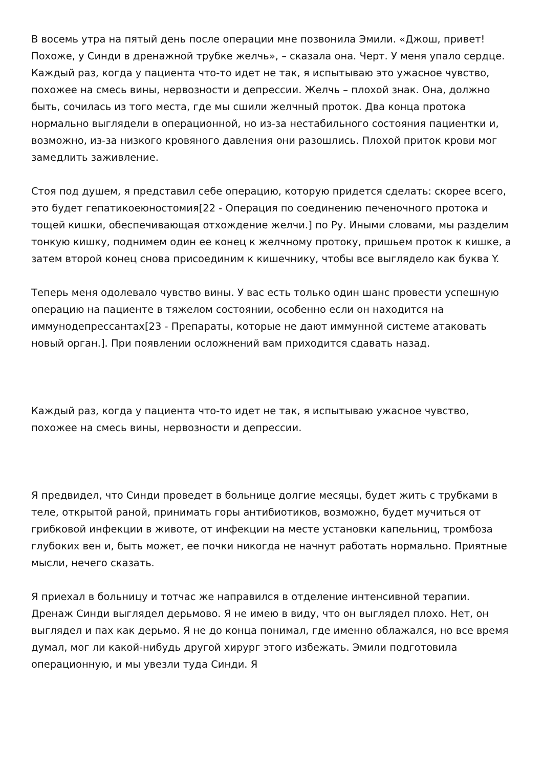В восемь утра на пятый день после операции мне позвонила Эмили. «Джош, привет! Похоже, у Синди в дренажной трубке желчь», – сказала она. Черт. У меня упало сердце. Каждый раз, когда у пациента что-то идет не так, я испытываю это ужасное чувство, похожее на смесь вины, нервозности и депрессии. Желчь – плохой знак. Она, должно быть, сочилась из того места, где мы сшили желчный проток. Два конца протока нормально выглядели в операционной, но из-за нестабильного состояния пациентки и, возможно, из-за низкого кровяного давления они разошлись. Плохой приток крови мог замедлить заживление.
Стоя под душем, я представил себе операцию, которую придется сделать: скорее всего, это будет гепатикоеюностомия[22 - Операция по соединению печеночного протока и тощей кишки, обеспечивающая отхождение желчи.] по Ру. Иными словами, мы разделим тонкую кишку, поднимем один ее конец к желчному протоку, пришьем проток к кишке, а затем второй конец снова присоединим к кишечнику, чтобы все выглядело как буква Y.
Теперь меня одолевало чувство вины. У вас есть только один шанс провести успешную операцию на пациенте в тяжелом состоянии, особенно если он находится на иммунодепрессантах[23 - Препараты, которые не дают иммунной системе атаковать новый орган.]. При появлении осложнений вам приходится сдавать назад.
Каждый раз, когда у пациента что-то идет не так, я испытываю ужасное чувство, похожее на смесь вины, нервозности и депрессии.
Я предвидел, что Синди проведет в больнице долгие месяцы, будет жить с трубками в теле, открытой раной, принимать горы антибиотиков, возможно, будет мучиться от грибковой инфекции в животе, от инфекции на месте установки капельниц, тромбоза глубоких вен и, быть может, ее почки никогда не начнут работать нормально. Приятные мысли, нечего сказать.
Я приехал в больницу и тотчас же направился в отделение интенсивной терапии. Дренаж Синди выглядел дерьмово. Я не имею в виду, что он выглядел плохо. Нет, он выглядел и пах как дерьмо. Я не до конца понимал, где именно облажался, но все время думал, мог ли какой-нибудь другой хирург этого избежать. Эмили подготовила операционную, и мы увезли туда Синди. Я